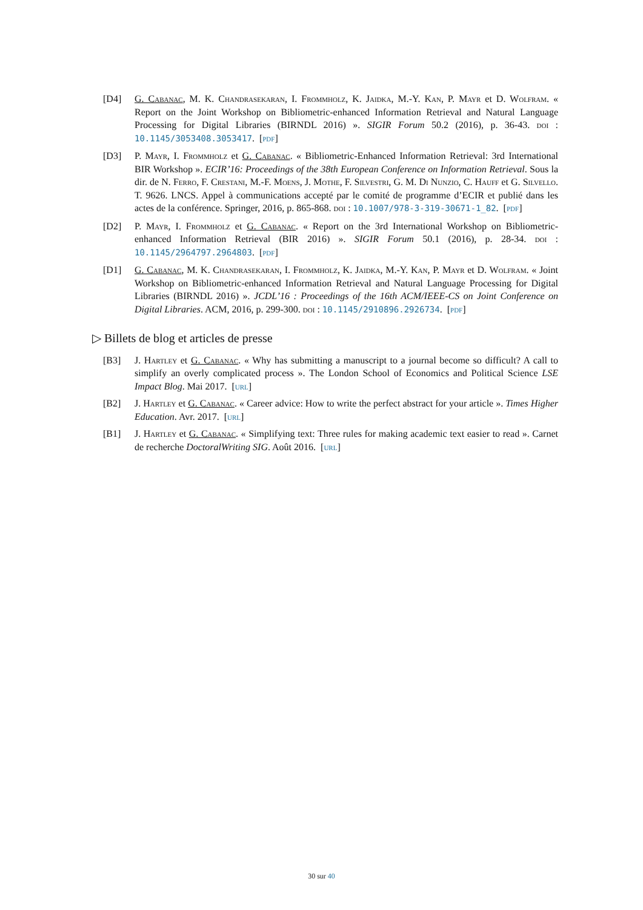[D4] G. Cabanac, M. K. Chandrasekaran, I. Frommholz, K. Jaidka, M.-Y. Kan, P. Mayr et D. Wolfram. « Report on the Joint Workshop on Bibliometric-enhanced Information Retrieval and Natural Language Processing for Digital Libraries (BIRNDL 2016) ». SIGIR Forum 50.2 (2016), p. 36-43. doi : 10.1145/3053408.3053417. [pdf]
[D3] P. Mayr, I. Frommholz et G. Cabanac. « Bibliometric-Enhanced Information Retrieval: 3rd International BIR Workshop ». ECIR’16: Proceedings of the 38th European Conference on Information Retrieval. Sous la dir. de N. Ferro, F. Crestani, M.-F. Moens, J. Mothe, F. Silvestri, G. M. Di Nunzio, C. Hauff et G. Silvello. T. 9626. LNCS. Appel à communications accepté par le comité de programme d’ECIR et publié dans les actes de la conférence. Springer, 2016, p. 865-868. doi : 10.1007/978-3-319-30671-1_82. [pdf]
[D2] P. Mayr, I. Frommholz et G. Cabanac. « Report on the 3rd International Workshop on Bibliometric-enhanced Information Retrieval (BIR 2016) ». SIGIR Forum 50.1 (2016), p. 28-34. doi : 10.1145/2964797.2964803. [pdf]
[D1] G. Cabanac, M. K. Chandrasekaran, I. Frommholz, K. Jaidka, M.-Y. Kan, P. Mayr et D. Wolfram. « Joint Workshop on Bibliometric-enhanced Information Retrieval and Natural Language Processing for Digital Libraries (BIRNDL 2016) ». JCDL’16 : Proceedings of the 16th ACM/IEEE-CS on Joint Conference on Digital Libraries. ACM, 2016, p. 299-300. doi : 10.1145/2910896.2926734. [pdf]
▷ Billets de blog et articles de presse
[B3] J. Hartley et G. Cabanac. « Why has submitting a manuscript to a journal become so difficult? A call to simplify an overly complicated process ». The London School of Economics and Political Science LSE Impact Blog. Mai 2017. [url]
[B2] J. Hartley et G. Cabanac. « Career advice: How to write the perfect abstract for your article ». Times Higher Education. Avr. 2017. [url]
[B1] J. Hartley et G. Cabanac. « Simplifying text: Three rules for making academic text easier to read ». Carnet de recherche DoctoralWriting SIG. Août 2016. [url]
30 sur 40